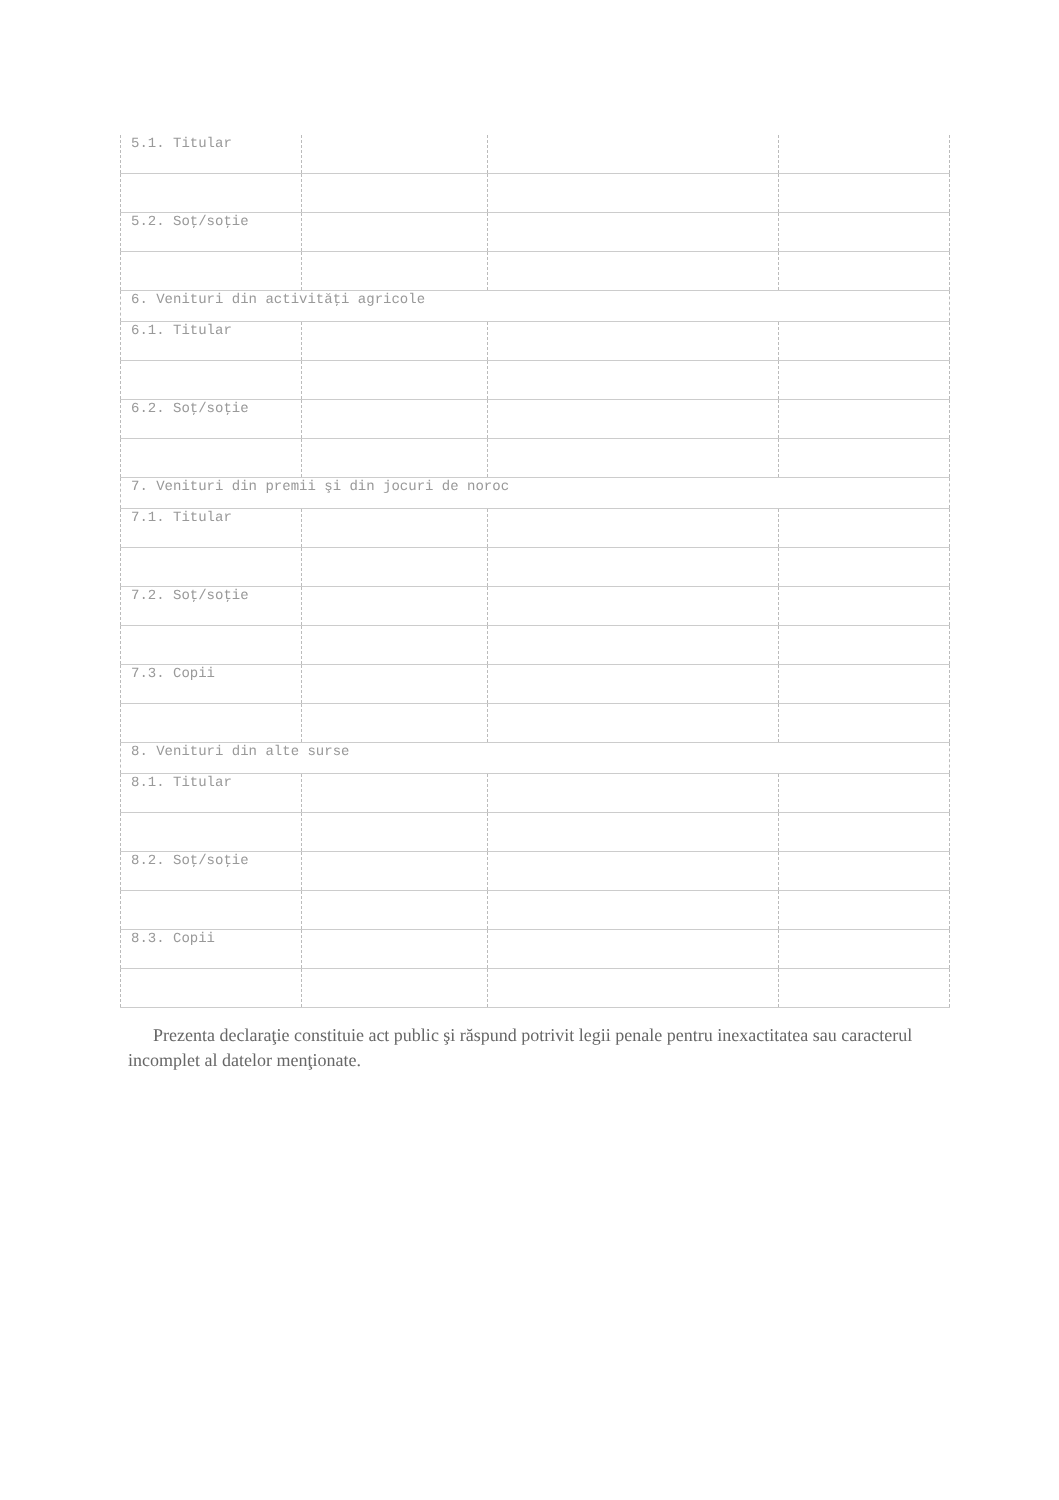| 5.1. Titular | | | |
| 5.2. Soţ/soţie | | | |
| 6. Venituri din activităţi agricole | | | |
| 6.1. Titular | | | |
| 6.2. Soţ/soţie | | | |
| 7. Venituri din premii şi din jocuri de noroc | | | |
| 7.1. Titular | | | |
| 7.2. Soţ/soţie | | | |
| 7.3. Copii | | | |
| 8. Venituri din alte surse | | | |
| 8.1. Titular | | | |
| 8.2. Soţ/soţie | | | |
| 8.3. Copii | | | |
Prezenta declaraţie constituie act public şi răspund potrivit legii penale pentru inexactitatea sau caracterul incomplet al datelor menţionate.